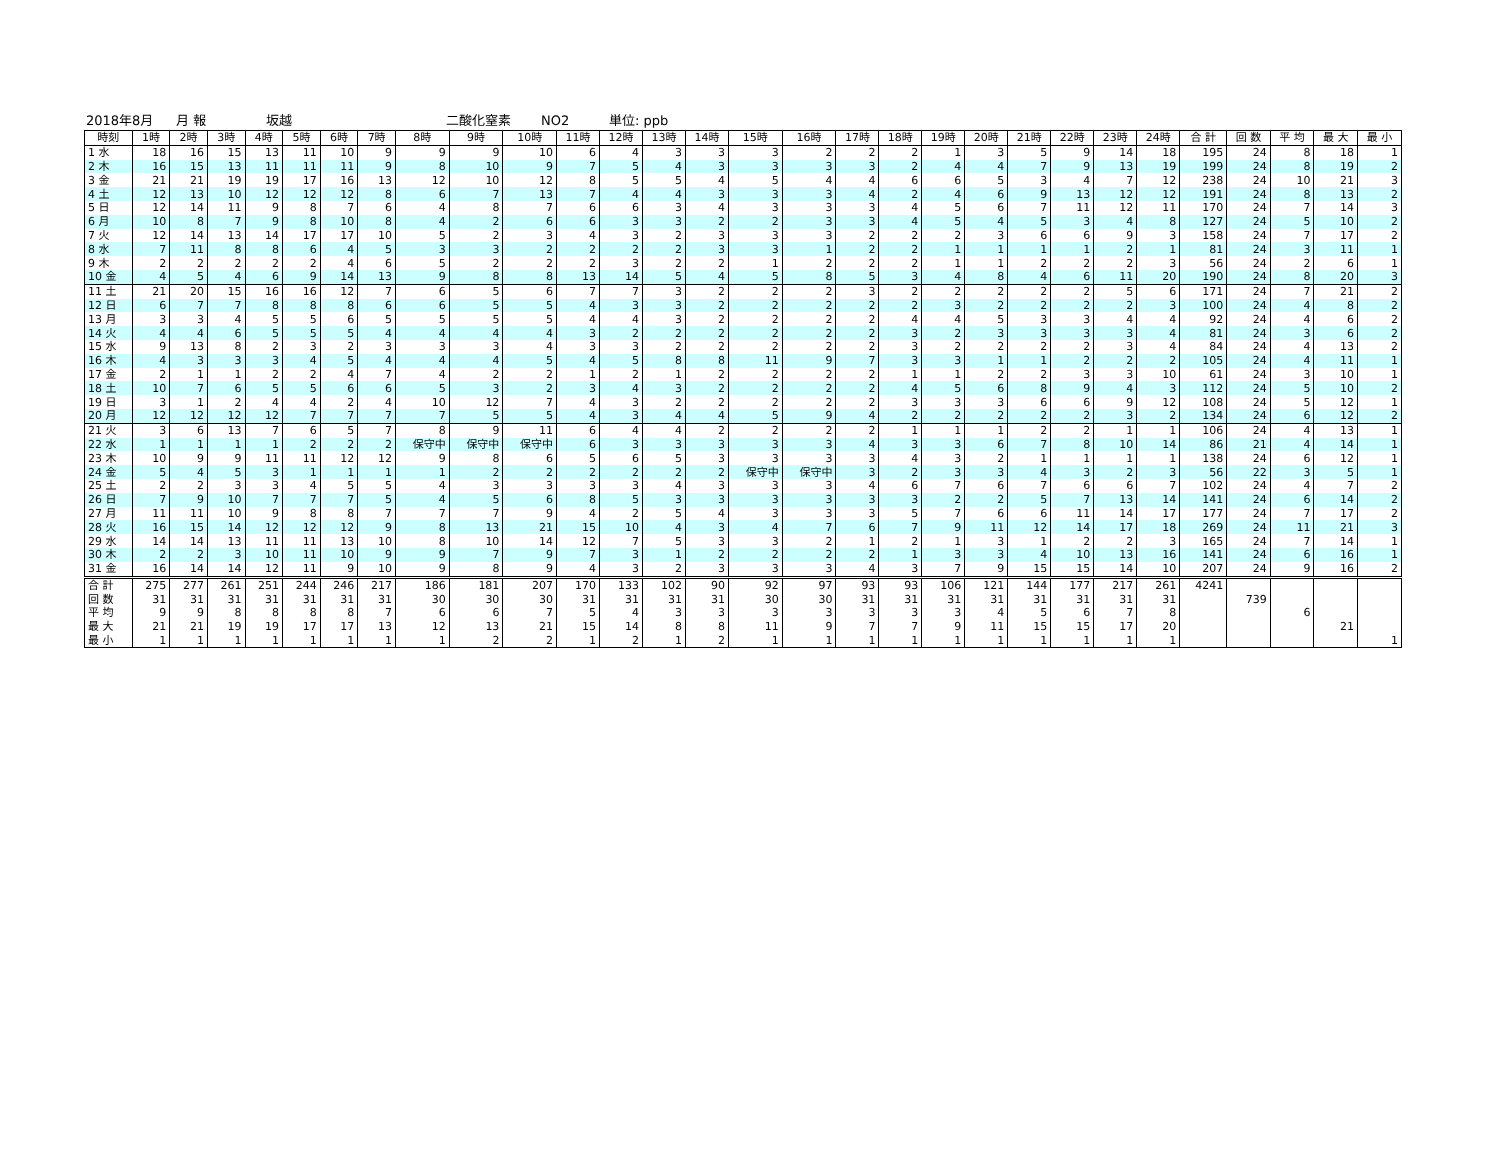2018年8月 月 報 坂越 二酸化窒素 NO2 単位: ppb
| 時刻 | 1時 | 2時 | 3時 | 4時 | 5時 | 6時 | 7時 | 8時 | 9時 | 10時 | 11時 | 12時 | 13時 | 14時 | 15時 | 16時 | 17時 | 18時 | 19時 | 20時 | 21時 | 22時 | 23時 | 24時 | 合 計 | 回 数 | 平 均 | 最 大 | 最 小 |
| --- | --- | --- | --- | --- | --- | --- | --- | --- | --- | --- | --- | --- | --- | --- | --- | --- | --- | --- | --- | --- | --- | --- | --- | --- | --- | --- | --- | --- | --- |
| 1 水 | 18 | 16 | 15 | 13 | 11 | 10 | 9 | 9 | 9 | 10 | 6 | 4 | 3 | 3 | 3 | 2 | 2 | 2 | 1 | 3 | 5 | 9 | 14 | 18 | 195 | 24 | 8 | 18 | 1 |
| 2 木 | 16 | 15 | 13 | 11 | 11 | 11 | 9 | 8 | 10 | 9 | 7 | 5 | 4 | 3 | 3 | 3 | 3 | 2 | 4 | 4 | 7 | 9 | 13 | 19 | 199 | 24 | 8 | 19 | 2 |
| 3 金 | 21 | 21 | 19 | 19 | 17 | 16 | 13 | 12 | 10 | 12 | 8 | 5 | 5 | 4 | 5 | 4 | 4 | 6 | 6 | 5 | 3 | 4 | 7 | 12 | 238 | 24 | 10 | 21 | 3 |
| 4 土 | 12 | 13 | 10 | 12 | 12 | 12 | 8 | 6 | 7 | 13 | 7 | 4 | 4 | 3 | 3 | 3 | 4 | 2 | 4 | 6 | 9 | 13 | 12 | 12 | 191 | 24 | 8 | 13 | 2 |
| 5 日 | 12 | 14 | 11 | 9 | 8 | 7 | 6 | 4 | 8 | 7 | 6 | 6 | 3 | 4 | 3 | 3 | 3 | 4 | 5 | 6 | 7 | 11 | 12 | 11 | 170 | 24 | 7 | 14 | 3 |
| 6 月 | 10 | 8 | 7 | 9 | 8 | 10 | 8 | 4 | 2 | 6 | 6 | 3 | 3 | 2 | 2 | 3 | 3 | 4 | 5 | 4 | 5 | 3 | 4 | 8 | 127 | 24 | 5 | 10 | 2 |
| 7 火 | 12 | 14 | 13 | 14 | 17 | 17 | 10 | 5 | 2 | 3 | 4 | 3 | 2 | 3 | 3 | 3 | 2 | 2 | 2 | 3 | 6 | 6 | 9 | 3 | 158 | 24 | 7 | 17 | 2 |
| 8 水 | 7 | 11 | 8 | 8 | 6 | 4 | 5 | 3 | 3 | 2 | 2 | 2 | 2 | 3 | 3 | 1 | 2 | 2 | 1 | 1 | 1 | 1 | 2 | 1 | 81 | 24 | 3 | 11 | 1 |
| 9 木 | 2 | 2 | 2 | 2 | 2 | 4 | 6 | 5 | 2 | 2 | 2 | 3 | 2 | 2 | 1 | 2 | 2 | 2 | 1 | 1 | 2 | 2 | 2 | 3 | 56 | 24 | 2 | 6 | 1 |
| 10 金 | 4 | 5 | 4 | 6 | 9 | 14 | 13 | 9 | 8 | 8 | 13 | 14 | 5 | 4 | 5 | 8 | 5 | 3 | 4 | 8 | 4 | 6 | 11 | 20 | 190 | 24 | 8 | 20 | 3 |
| 11 土 | 21 | 20 | 15 | 16 | 16 | 12 | 7 | 6 | 5 | 6 | 7 | 7 | 3 | 2 | 2 | 2 | 3 | 2 | 2 | 2 | 2 | 2 | 5 | 6 | 171 | 24 | 7 | 21 | 2 |
| 12 日 | 6 | 7 | 7 | 8 | 8 | 8 | 6 | 6 | 5 | 5 | 4 | 3 | 3 | 2 | 2 | 2 | 2 | 2 | 3 | 2 | 2 | 2 | 2 | 3 | 100 | 24 | 4 | 8 | 2 |
| 13 月 | 3 | 3 | 4 | 5 | 5 | 6 | 5 | 5 | 5 | 5 | 4 | 4 | 3 | 2 | 2 | 2 | 2 | 4 | 4 | 5 | 3 | 3 | 4 | 4 | 92 | 24 | 4 | 6 | 2 |
| 14 火 | 4 | 4 | 6 | 5 | 5 | 5 | 4 | 4 | 4 | 4 | 3 | 2 | 2 | 2 | 2 | 2 | 2 | 3 | 2 | 3 | 3 | 3 | 3 | 4 | 81 | 24 | 3 | 6 | 2 |
| 15 水 | 9 | 13 | 8 | 2 | 3 | 2 | 3 | 3 | 3 | 4 | 3 | 3 | 2 | 2 | 2 | 2 | 2 | 3 | 2 | 2 | 2 | 2 | 3 | 4 | 84 | 24 | 4 | 13 | 2 |
| 16 木 | 4 | 3 | 3 | 3 | 4 | 5 | 4 | 4 | 4 | 5 | 4 | 5 | 8 | 8 | 11 | 9 | 7 | 3 | 3 | 1 | 1 | 2 | 2 | 2 | 105 | 24 | 4 | 11 | 1 |
| 17 金 | 2 | 1 | 1 | 2 | 2 | 4 | 7 | 4 | 2 | 2 | 1 | 2 | 1 | 2 | 2 | 2 | 2 | 1 | 1 | 2 | 2 | 3 | 3 | 10 | 61 | 24 | 3 | 10 | 1 |
| 18 土 | 10 | 7 | 6 | 5 | 5 | 6 | 6 | 5 | 3 | 2 | 3 | 4 | 3 | 2 | 2 | 2 | 2 | 4 | 5 | 6 | 8 | 9 | 4 | 3 | 112 | 24 | 5 | 10 | 2 |
| 19 日 | 3 | 1 | 2 | 4 | 4 | 2 | 4 | 10 | 12 | 7 | 4 | 3 | 2 | 2 | 2 | 2 | 2 | 3 | 3 | 3 | 6 | 6 | 9 | 12 | 108 | 24 | 5 | 12 | 1 |
| 20 月 | 12 | 12 | 12 | 12 | 7 | 7 | 7 | 7 | 5 | 5 | 4 | 3 | 4 | 4 | 5 | 9 | 4 | 2 | 2 | 2 | 2 | 2 | 3 | 2 | 134 | 24 | 6 | 12 | 2 |
| 21 火 | 3 | 6 | 13 | 7 | 6 | 5 | 7 | 8 | 9 | 11 | 6 | 4 | 4 | 2 | 2 | 2 | 2 | 1 | 1 | 1 | 2 | 2 | 1 | 1 | 106 | 24 | 4 | 13 | 1 |
| 22 水 | 1 | 1 | 1 | 1 | 2 | 2 | 2 | 保守中 | 保守中 | 保守中 | 6 | 3 | 3 | 3 | 3 | 3 | 4 | 3 | 3 | 6 | 7 | 8 | 10 | 14 | 86 | 21 | 4 | 14 | 1 |
| 23 木 | 10 | 9 | 9 | 11 | 11 | 12 | 12 | 9 | 8 | 6 | 5 | 6 | 5 | 3 | 3 | 3 | 3 | 4 | 3 | 2 | 1 | 1 | 1 | 1 | 138 | 24 | 6 | 12 | 1 |
| 24 金 | 5 | 4 | 5 | 3 | 1 | 1 | 1 | 1 | 2 | 2 | 2 | 2 | 2 | 2 | 保守中 | 保守中 | 3 | 2 | 3 | 3 | 4 | 3 | 2 | 3 | 56 | 22 | 3 | 5 | 1 |
| 25 土 | 2 | 2 | 3 | 3 | 4 | 5 | 5 | 4 | 3 | 3 | 3 | 3 | 4 | 3 | 3 | 3 | 4 | 6 | 7 | 6 | 7 | 6 | 6 | 7 | 102 | 24 | 4 | 7 | 2 |
| 26 日 | 7 | 9 | 10 | 7 | 7 | 7 | 5 | 4 | 5 | 6 | 8 | 5 | 3 | 3 | 3 | 3 | 3 | 3 | 2 | 2 | 5 | 7 | 13 | 14 | 141 | 24 | 6 | 14 | 2 |
| 27 月 | 11 | 11 | 10 | 9 | 8 | 8 | 7 | 7 | 7 | 9 | 4 | 2 | 5 | 4 | 3 | 3 | 3 | 5 | 7 | 6 | 6 | 11 | 14 | 17 | 177 | 24 | 7 | 17 | 2 |
| 28 火 | 16 | 15 | 14 | 12 | 12 | 12 | 9 | 8 | 13 | 21 | 15 | 10 | 4 | 3 | 4 | 7 | 6 | 7 | 9 | 11 | 12 | 14 | 17 | 18 | 269 | 24 | 11 | 21 | 3 |
| 29 水 | 14 | 14 | 13 | 11 | 11 | 13 | 10 | 8 | 10 | 14 | 12 | 7 | 5 | 3 | 3 | 2 | 1 | 2 | 1 | 3 | 1 | 2 | 2 | 3 | 165 | 24 | 7 | 14 | 1 |
| 30 木 | 2 | 2 | 3 | 10 | 11 | 10 | 9 | 9 | 7 | 9 | 7 | 3 | 1 | 2 | 2 | 2 | 2 | 1 | 3 | 3 | 4 | 10 | 13 | 16 | 141 | 24 | 6 | 16 | 1 |
| 31 金 | 16 | 14 | 14 | 12 | 11 | 9 | 10 | 9 | 8 | 9 | 4 | 3 | 2 | 3 | 3 | 3 | 4 | 3 | 7 | 9 | 15 | 15 | 14 | 10 | 207 | 24 | 9 | 16 | 2 |
| 合 計 | 275 | 277 | 261 | 251 | 244 | 246 | 217 | 186 | 181 | 207 | 170 | 133 | 102 | 90 | 92 | 97 | 93 | 93 | 106 | 121 | 144 | 177 | 217 | 261 | 4241 | | | | |
| 回 数 | 31 | 31 | 31 | 31 | 31 | 31 | 31 | 30 | 30 | 30 | 31 | 31 | 31 | 31 | 30 | 30 | 31 | 31 | 31 | 31 | 31 | 31 | 31 | 31 | | 739 | | | |
| 平 均 | 9 | 9 | 8 | 8 | 8 | 8 | 7 | 6 | 6 | 7 | 5 | 4 | 3 | 3 | 3 | 3 | 3 | 3 | 3 | 4 | 5 | 6 | 7 | 8 | | | 6 | | |
| 最 大 | 21 | 21 | 19 | 19 | 17 | 17 | 13 | 12 | 13 | 21 | 15 | 14 | 8 | 8 | 11 | 9 | 7 | 7 | 9 | 11 | 15 | 15 | 17 | 20 | | | | 21 | |
| 最 小 | 1 | 1 | 1 | 1 | 1 | 1 | 1 | 1 | 2 | 2 | 1 | 2 | 1 | 2 | 1 | 1 | 1 | 1 | 1 | 1 | 1 | 1 | 1 | 1 | | | | | 1 |